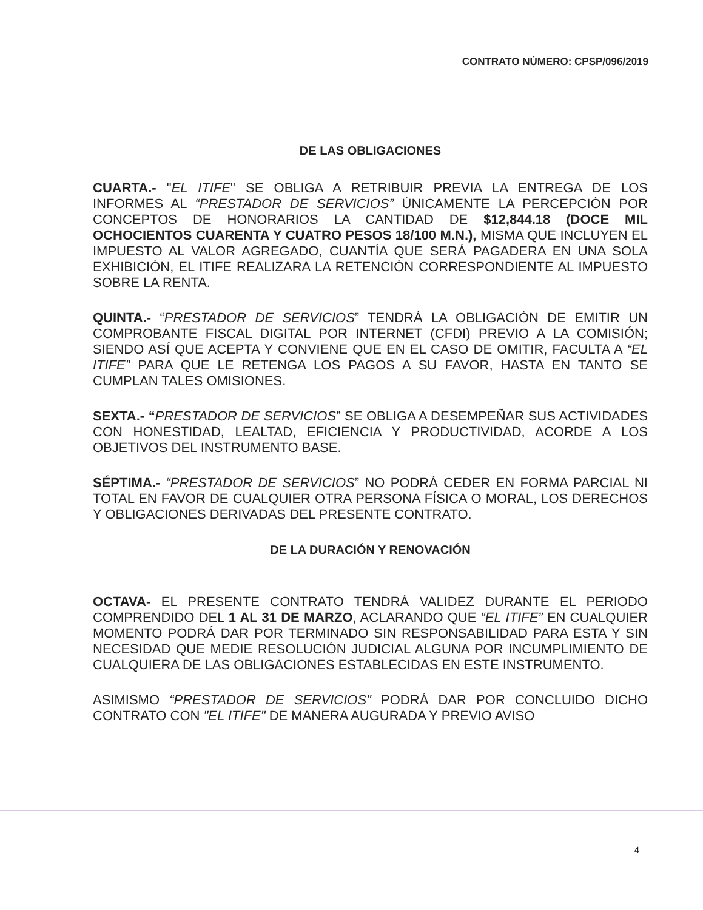CONTRATO NÚMERO: CPSP/096/2019
DE LAS OBLIGACIONES
CUARTA.- "EL ITIFE" SE OBLIGA A RETRIBUIR PREVIA LA ENTREGA DE LOS INFORMES AL “PRESTADOR DE SERVICIOS” ÚNICAMENTE LA PERCEPCIÓN POR CONCEPTOS DE HONORARIOS LA CANTIDAD DE $12,844.18 (DOCE MIL OCHOCIENTOS CUARENTA Y CUATRO PESOS 18/100 M.N.), MISMA QUE INCLUYEN EL IMPUESTO AL VALOR AGREGADO, CUANTÍA QUE SERÁ PAGADERA EN UNA SOLA EXHIBICIÓN, EL ITIFE REALIZARA LA RETENCIÓN CORRESPONDIENTE AL IMPUESTO SOBRE LA RENTA.
QUINTA.- “PRESTADOR DE SERVICIOS” TENDRÁ LA OBLIGACIÓN DE EMITIR UN COMPROBANTE FISCAL DIGITAL POR INTERNET (CFDI) PREVIO A LA COMISIÓN; SIENDO ASÍ QUE ACEPTA Y CONVIENE QUE EN EL CASO DE OMITIR, FACULTA A “EL ITIFE” PARA QUE LE RETENGA LOS PAGOS A SU FAVOR, HASTA EN TANTO SE CUMPLAN TALES OMISIONES.
SEXTA.- “PRESTADOR DE SERVICIOS” SE OBLIGA A DESEMPEÑAR SUS ACTIVIDADES CON HONESTIDAD, LEALTAD, EFICIENCIA Y PRODUCTIVIDAD, ACORDE A LOS OBJETIVOS DEL INSTRUMENTO BASE.
SÉPTIMA.- “PRESTADOR DE SERVICIOS” NO PODRÁ CEDER EN FORMA PARCIAL NI TOTAL EN FAVOR DE CUALQUIER OTRA PERSONA FÍSICA O MORAL, LOS DERECHOS Y OBLIGACIONES DERIVADAS DEL PRESENTE CONTRATO.
DE LA DURACIÓN Y RENOVACIÓN
OCTAVA- EL PRESENTE CONTRATO TENDRÁ VALIDEZ DURANTE EL PERIODO COMPRENDIDO DEL 1 AL 31 DE MARZO, ACLARANDO QUE “EL ITIFE” EN CUALQUIER MOMENTO PODRÁ DAR POR TERMINADO SIN RESPONSABILIDAD PARA ESTA Y SIN NECESIDAD QUE MEDIE RESOLUCIÓN JUDICIAL ALGUNA POR INCUMPLIMIENTO DE CUALQUIERA DE LAS OBLIGACIONES ESTABLECIDAS EN ESTE INSTRUMENTO.
ASIMISMO “PRESTADOR DE SERVICIOS" PODRÁ DAR POR CONCLUIDO DICHO CONTRATO CON "EL ITIFE" DE MANERA AUGURADA Y PREVIO AVISO
4